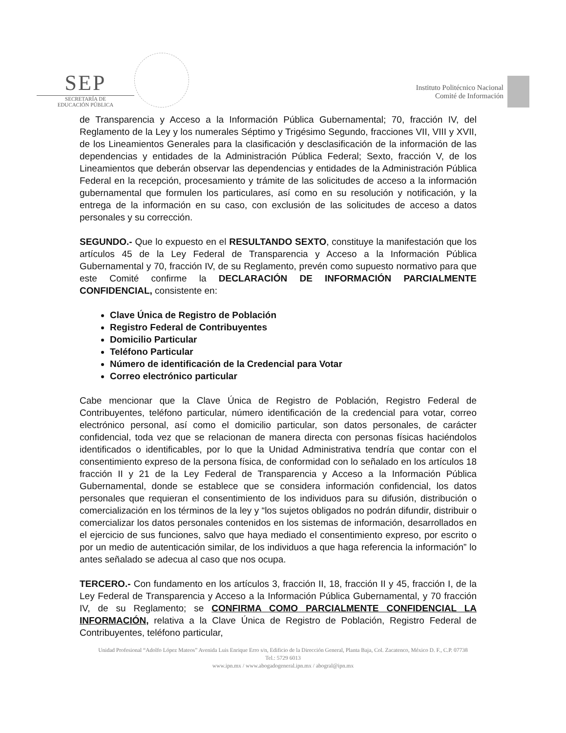SEP
SECRETARÍA DE
EDUCACIÓN PÚBLICA
Instituto Politécnico Nacional
Comité de Información
de Transparencia y Acceso a la Información Pública Gubernamental; 70, fracción IV, del Reglamento de la Ley y los numerales Séptimo y Trigésimo Segundo, fracciones VII, VIII y XVII, de los Lineamientos Generales para la clasificación y desclasificación de la información de las dependencias y entidades de la Administración Pública Federal; Sexto, fracción V, de los Lineamientos que deberán observar las dependencias y entidades de la Administración Pública Federal en la recepción, procesamiento y trámite de las solicitudes de acceso a la información gubernamental que formulen los particulares, así como en su resolución y notificación, y la entrega de la información en su caso, con exclusión de las solicitudes de acceso a datos personales y su corrección.
SEGUNDO.- Que lo expuesto en el RESULTANDO SEXTO, constituye la manifestación que los artículos 45 de la Ley Federal de Transparencia y Acceso a la Información Pública Gubernamental y 70, fracción IV, de su Reglamento, prevén como supuesto normativo para que este Comité confirme la DECLARACIÓN DE INFORMACIÓN PARCIALMENTE CONFIDENCIAL, consistente en:
Clave Única de Registro de Población
Registro Federal de Contribuyentes
Domicilio Particular
Teléfono Particular
Número de identificación de la Credencial para Votar
Correo electrónico particular
Cabe mencionar que la Clave Única de Registro de Población, Registro Federal de Contribuyentes, teléfono particular, número identificación de la credencial para votar, correo electrónico personal, así como el domicilio particular, son datos personales, de carácter confidencial, toda vez que se relacionan de manera directa con personas físicas haciéndolos identificados o identificables, por lo que la Unidad Administrativa tendría que contar con el consentimiento expreso de la persona física, de conformidad con lo señalado en los artículos 18 fracción II y 21 de la Ley Federal de Transparencia y Acceso a la Información Pública Gubernamental, donde se establece que se considera información confidencial, los datos personales que requieran el consentimiento de los individuos para su difusión, distribución o comercialización en los términos de la ley y “los sujetos obligados no podrán difundir, distribuir o comercializar los datos personales contenidos en los sistemas de información, desarrollados en el ejercicio de sus funciones, salvo que haya mediado el consentimiento expreso, por escrito o por un medio de autenticación similar, de los individuos a que haga referencia la información” lo antes señalado se adecua al caso que nos ocupa.
TERCERO.- Con fundamento en los artículos 3, fracción II, 18, fracción II y 45, fracción I, de la Ley Federal de Transparencia y Acceso a la Información Pública Gubernamental, y 70 fracción IV, de su Reglamento; se CONFIRMA COMO PARCIALMENTE CONFIDENCIAL LA INFORMACIÓN, relativa a la Clave Única de Registro de Población, Registro Federal de Contribuyentes, teléfono particular,
Unidad Profesional “Adolfo López Mateos” Avenida Luis Enrique Erro s/n, Edificio de la Dirección General, Planta Baja, Col. Zacatenco, México D. F., C.P. 07738
Tel.: 5729 6013
www.ipn.mx / www.abogadogeneral.ipn.mx / abogral@ipn.mx